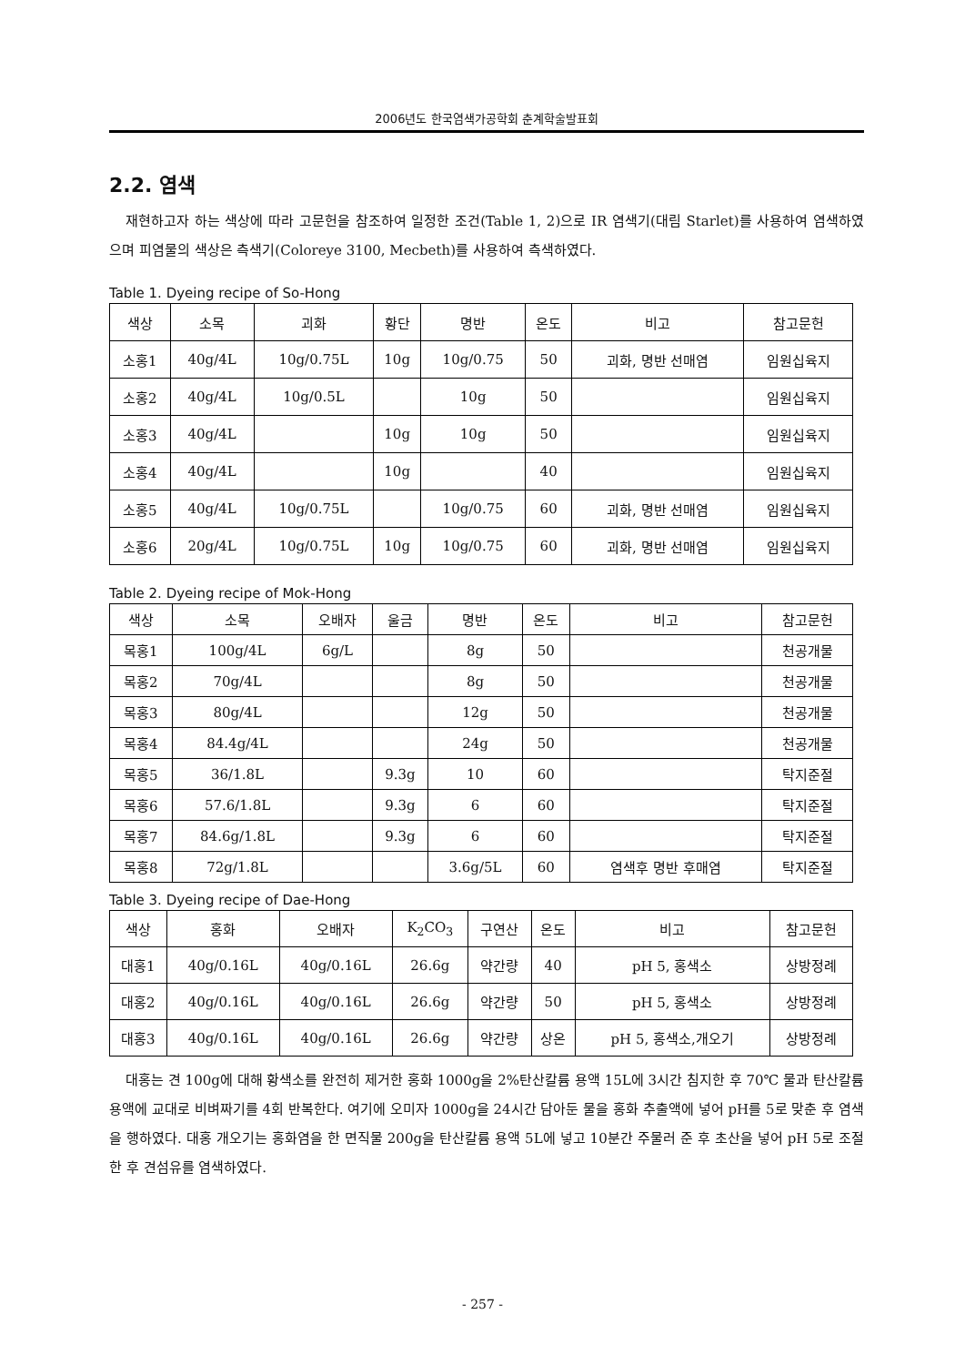2006년도 한국염색가공학회 춘계학술발표회
2.2. 염색
재현하고자 하는 색상에 따라 고문헌을 참조하여 일정한 조건(Table 1, 2)으로 IR 염색기(대림 Starlet)를 사용하여 염색하였으며 피염물의 색상은 측색기(Coloreye 3100, Mecbeth)를 사용하여 측색하였다.
Table 1. Dyeing recipe of So-Hong
| 색상 | 소목 | 괴화 | 황단 | 명반 | 온도 | 비고 | 참고문헌 |
| 소홍1 | 40g/4L | 10g/0.75L | 10g | 10g/0.75 | 50 | 괴화, 명반 선매염 | 임원십육지 |
| 소홍2 | 40g/4L | 10g/0.5L | | 10g | 50 | | 임원십육지 |
| 소홍3 | 40g/4L | | 10g | 10g | 50 | | 임원십육지 |
| 소홍4 | 40g/4L | | 10g | | 40 | | 임원십육지 |
| 소홍5 | 40g/4L | 10g/0.75L | | 10g/0.75 | 60 | 괴화, 명반 선매염 | 임원십육지 |
| 소홍6 | 20g/4L | 10g/0.75L | 10g | 10g/0.75 | 60 | 괴화, 명반 선매염 | 임원십육지 |
Table 2. Dyeing recipe of Mok-Hong
| 색상 | 소목 | 오배자 | 울금 | 명반 | 온도 | 비고 | 참고문헌 |
| 목홍1 | 100g/4L | 6g/L | | 8g | 50 | | 천공개물 |
| 목홍2 | 70g/4L | | | 8g | 50 | | 천공개물 |
| 목홍3 | 80g/4L | | | 12g | 50 | | 천공개물 |
| 목홍4 | 84.4g/4L | | | 24g | 50 | | 천공개물 |
| 목홍5 | 36/1.8L | | 9.3g | 10 | 60 | | 탁지준절 |
| 목홍6 | 57.6/1.8L | | 9.3g | 6 | 60 | | 탁지준절 |
| 목홍7 | 84.6g/1.8L | | 9.3g | 6 | 60 | | 탁지준절 |
| 목홍8 | 72g/1.8L | | | 3.6g/5L | 60 | 염색후 명반 후매염 | 탁지준절 |
Table 3. Dyeing recipe of Dae-Hong
| 색상 | 홍화 | 오배자 | K<sub>2</sub>CO<sub>3</sub> | 구연산 | 온도 | 비고 | 참고문헌 |
| 대홍1 | 40g/0.16L | 40g/0.16L | 26.6g | 약간량 | 40 | pH 5, 홍색소 | 상방정례 |
| 대홍2 | 40g/0.16L | 40g/0.16L | 26.6g | 약간량 | 50 | pH 5, 홍색소 | 상방정례 |
| 대홍3 | 40g/0.16L | 40g/0.16L | 26.6g | 약간량 | 상온 | pH 5, 홍색소,개오기 | 상방정례 |
대홍는 견 100g에 대해 황색소를 완전히 제거한 홍화 1000g을 2%탄산칼륨 용액 15L에 3시간 침지한 후 70℃ 물과 탄산칼륨용액에 교대로 비벼짜기를 4회 반복한다. 여기에 오미자 1000g을 24시간 담아둔 물을 홍화 추출액에 넣어 pH를 5로 맞춘 후 염색을 행하였다. 대홍 개오기는 홍화염을 한 면직물 200g을 탄산칼륨 용액 5L에 넣고 10분간 주물러 준 후 초산을 넣어 pH 5로 조절한 후 견섬유를 염색하였다.
- 257 -